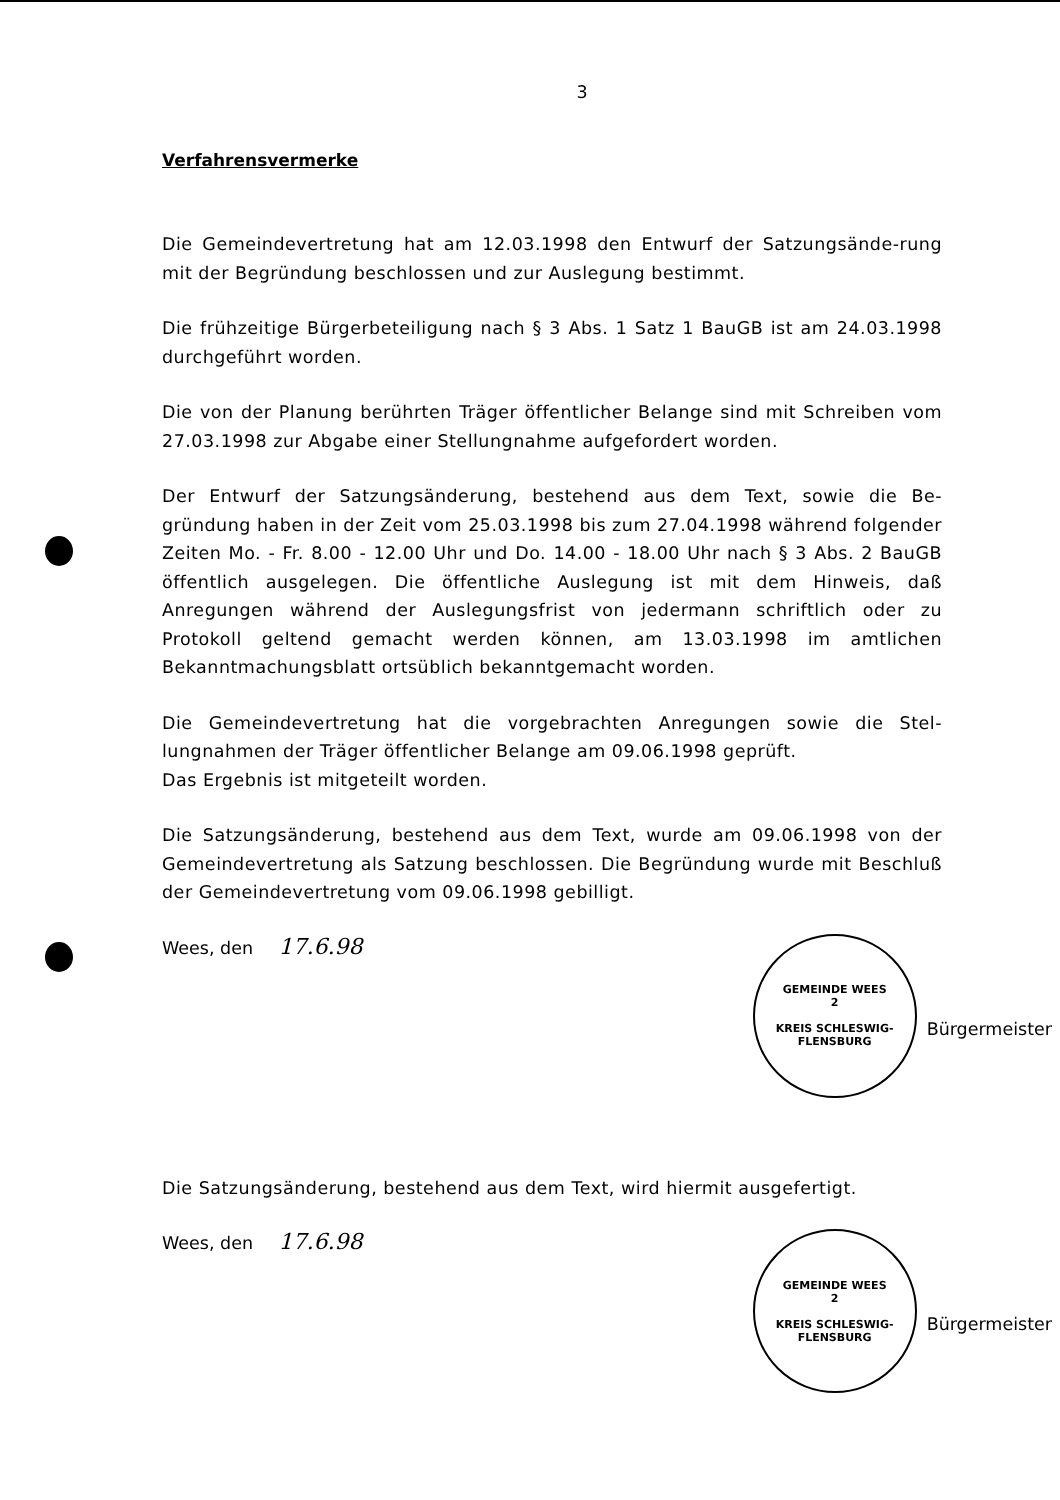3
Verfahrensvermerke
Die Gemeindevertretung hat am 12.03.1998 den Entwurf der Satzungsände-rung mit der Begründung beschlossen und zur Auslegung bestimmt.
Die frühzeitige Bürgerbeteiligung nach § 3 Abs. 1 Satz 1 BauGB ist am 24.03.1998 durchgeführt worden.
Die von der Planung berührten Träger öffentlicher Belange sind mit Schreiben vom 27.03.1998 zur Abgabe einer Stellungnahme aufgefordert worden.
Der Entwurf der Satzungsänderung, bestehend aus dem Text, sowie die Be-gründung haben in der Zeit vom 25.03.1998 bis zum 27.04.1998 während folgender Zeiten Mo. - Fr. 8.00 - 12.00 Uhr und Do. 14.00 - 18.00 Uhr nach § 3 Abs. 2 BauGB öffentlich ausgelegen. Die öffentliche Auslegung ist mit dem Hinweis, daß Anregungen während der Auslegungsfrist von jedermann schriftlich oder zu Protokoll geltend gemacht werden können, am 13.03.1998 im amtlichen Bekanntmachungsblatt ortsüblich bekanntgemacht worden.
Die Gemeindevertretung hat die vorgebrachten Anregungen sowie die Stel-lungnahmen der Träger öffentlicher Belange am 09.06.1998 geprüft.
Das Ergebnis ist mitgeteilt worden.
Die Satzungsänderung, bestehend aus dem Text, wurde am 09.06.1998 von der Gemeindevertretung als Satzung beschlossen. Die Begründung wurde mit Beschluß der Gemeindevertretung vom 09.06.1998 gebilligt.
Wees, den 17.6.98
GEMEINDE WEES
2
KREIS SCHLESWIG-FLENSBURG
Bürgermeister
Die Satzungsänderung, bestehend aus dem Text, wird hiermit ausgefertigt.
Wees, den 17.6.98
GEMEINDE WEES
2
KREIS SCHLESWIG-FLENSBURG
Bürgermeister